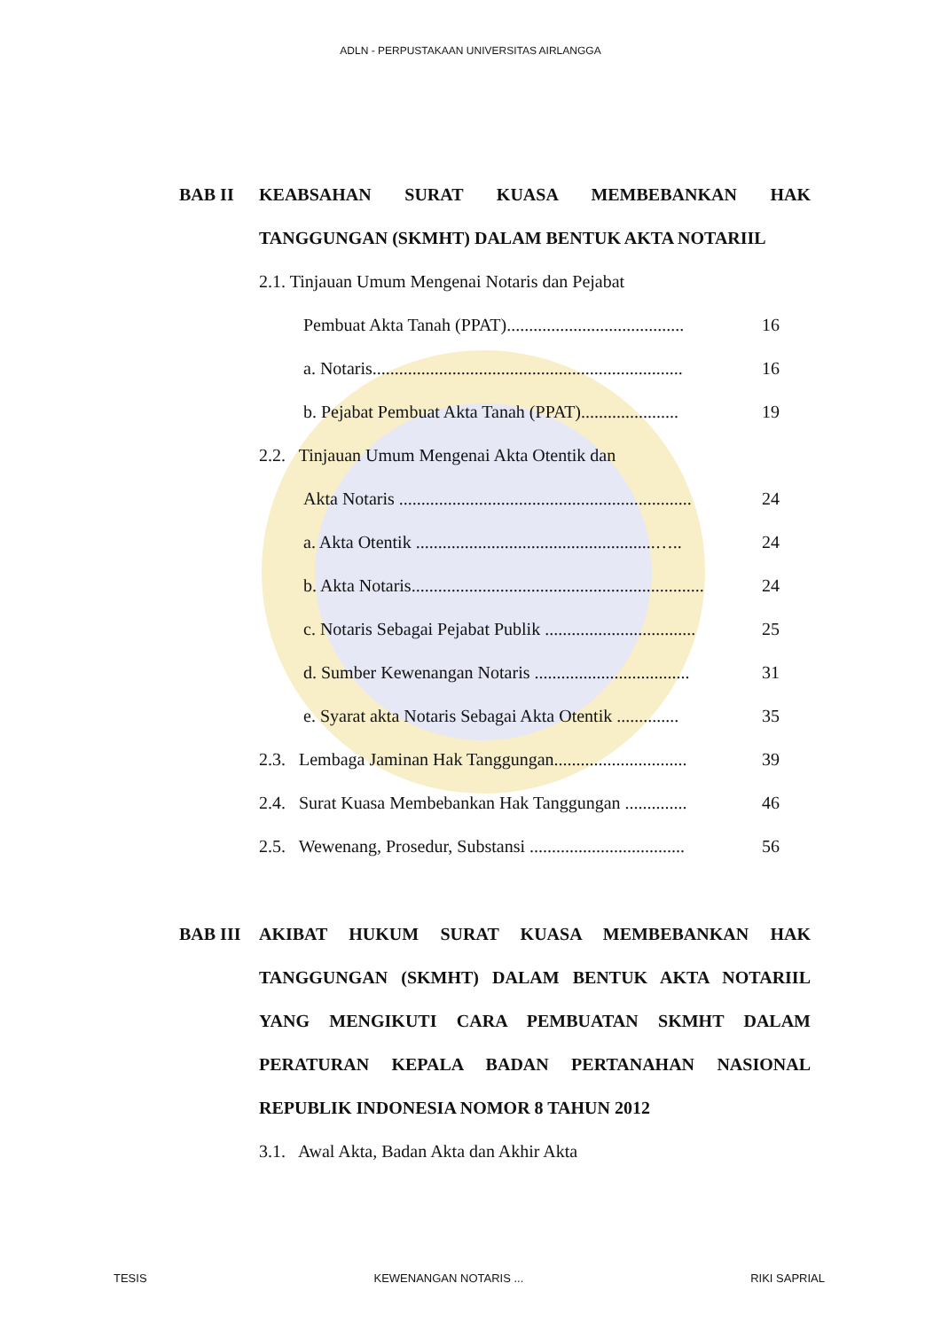ADLN - PERPUSTAKAAN UNIVERSITAS AIRLANGGA
BAB II KEABSAHAN SURAT KUASA MEMBEBANKAN HAK TANGGUNGAN (SKMHT) DALAM BENTUK AKTA NOTARIIL
2.1. Tinjauan Umum Mengenai Notaris dan Pejabat
Pembuat Akta Tanah (PPAT)........................................ 16
a. Notaris...................................................................... 16
b. Pejabat Pembuat Akta Tanah (PPAT)...................... 19
2.2. Tinjauan Umum Mengenai Akta Otentik dan
Akta Notaris .................................................................. 24
a. Akta Otentik ......................................................….. 24
b. Akta Notaris.................................................................. 24
c. Notaris Sebagai Pejabat Publik .................................. 25
d. Sumber Kewenangan Notaris ................................... 31
e. Syarat akta Notaris Sebagai Akta Otentik .............. 35
2.3. Lembaga Jaminan Hak Tanggungan.............................. 39
2.4. Surat Kuasa Membebankan Hak Tanggungan .............. 46
2.5. Wewenang, Prosedur, Substansi ................................... 56
BAB III AKIBAT HUKUM SURAT KUASA MEMBEBANKAN HAK TANGGUNGAN (SKMHT) DALAM BENTUK AKTA NOTARIIL YANG MENGIKUTI CARA PEMBUATAN SKMHT DALAM PERATURAN KEPALA BADAN PERTANAHAN NASIONAL REPUBLIK INDONESIA NOMOR 8 TAHUN 2012
3.1. Awal Akta, Badan Akta dan Akhir Akta
TESIS KEWENANGAN NOTARIS ... RIKI SAPRIAL